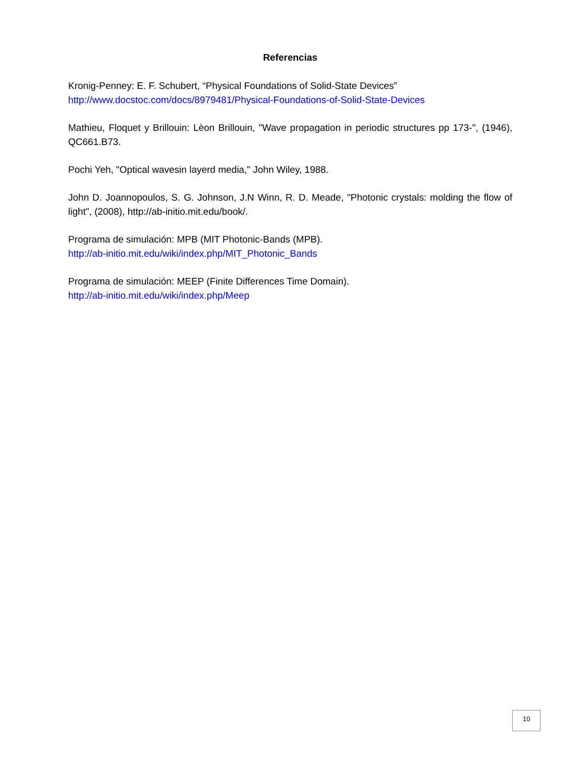Referencias
Kronig-Penney: E. F. Schubert, “Physical Foundations of Solid-State Devices”
http://www.docstoc.com/docs/8979481/Physical-Foundations-of-Solid-State-Devices
Mathieu, Floquet y Brillouin: Lèon Brillouin, "Wave propagation in periodic structures pp 173-", (1946), QC661.B73.
Pochi Yeh, "Optical wavesin layerd media," John Wiley, 1988.
John D. Joannopoulos, S. G. Johnson, J.N Winn, R. D. Meade, "Photonic crystals: molding the flow of light", (2008), http://ab-initio.mit.edu/book/.
Programa de simulación: MPB (MIT Photonic-Bands (MPB).
http://ab-initio.mit.edu/wiki/index.php/MIT_Photonic_Bands
Programa de simulación: MEEP (Finite Differences Time Domain).
http://ab-initio.mit.edu/wiki/index.php/Meep
10